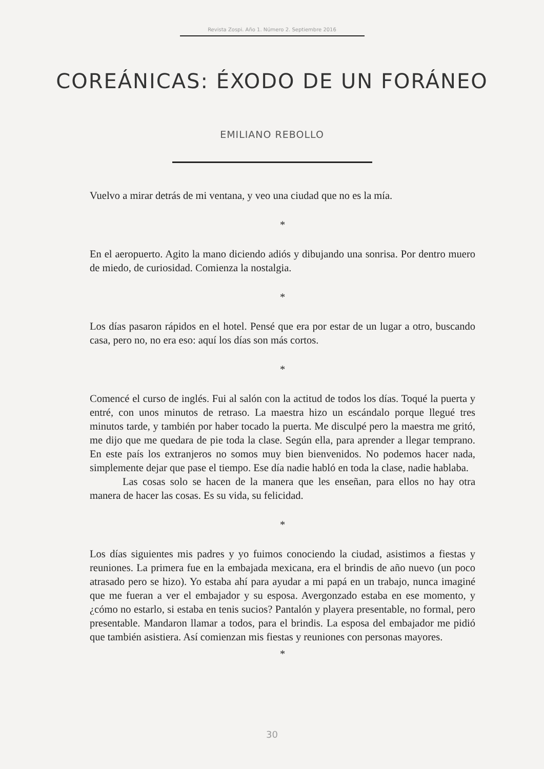Revista Zospi. Año 1. Número 2. Septiembre 2016
COREÁNICAS: ÉXODO DE UN FORÁNEO
EMILIANO REBOLLO
Vuelvo a mirar detrás de mi ventana, y veo una ciudad que no es la mía.
*
En el aeropuerto. Agito la mano diciendo adiós y dibujando una sonrisa. Por dentro muero de miedo, de curiosidad. Comienza la nostalgia.
*
Los días pasaron rápidos en el hotel. Pensé que era por estar de un lugar a otro, buscando casa, pero no, no era eso: aquí los días son más cortos.
*
Comencé el curso de inglés. Fui al salón con la actitud de todos los días. Toqué la puerta y entré, con unos minutos de retraso. La maestra hizo un escándalo porque llegué tres minutos tarde, y también por haber tocado la puerta. Me disculpé pero la maestra me gritó, me dijo que me quedara de pie toda la clase. Según ella, para aprender a llegar temprano. En este país los extranjeros no somos muy bien bienvenidos. No podemos hacer nada, simplemente dejar que pase el tiempo. Ese día nadie habló en toda la clase, nadie hablaba.
Las cosas solo se hacen de la manera que les enseñan, para ellos no hay otra manera de hacer las cosas. Es su vida, su felicidad.
*
Los días siguientes mis padres y yo fuimos conociendo la ciudad, asistimos a fiestas y reuniones. La primera fue en la embajada mexicana, era el brindis de año nuevo (un poco atrasado pero se hizo). Yo estaba ahí para ayudar a mi papá en un trabajo, nunca imaginé que me fueran a ver el embajador y su esposa. Avergonzado estaba en ese momento, y ¿cómo no estarlo, si estaba en tenis sucios? Pantalón y playera presentable, no formal, pero presentable. Mandaron llamar a todos, para el brindis. La esposa del embajador me pidió que también asistiera. Así comienzan mis fiestas y reuniones con personas mayores.
*
30